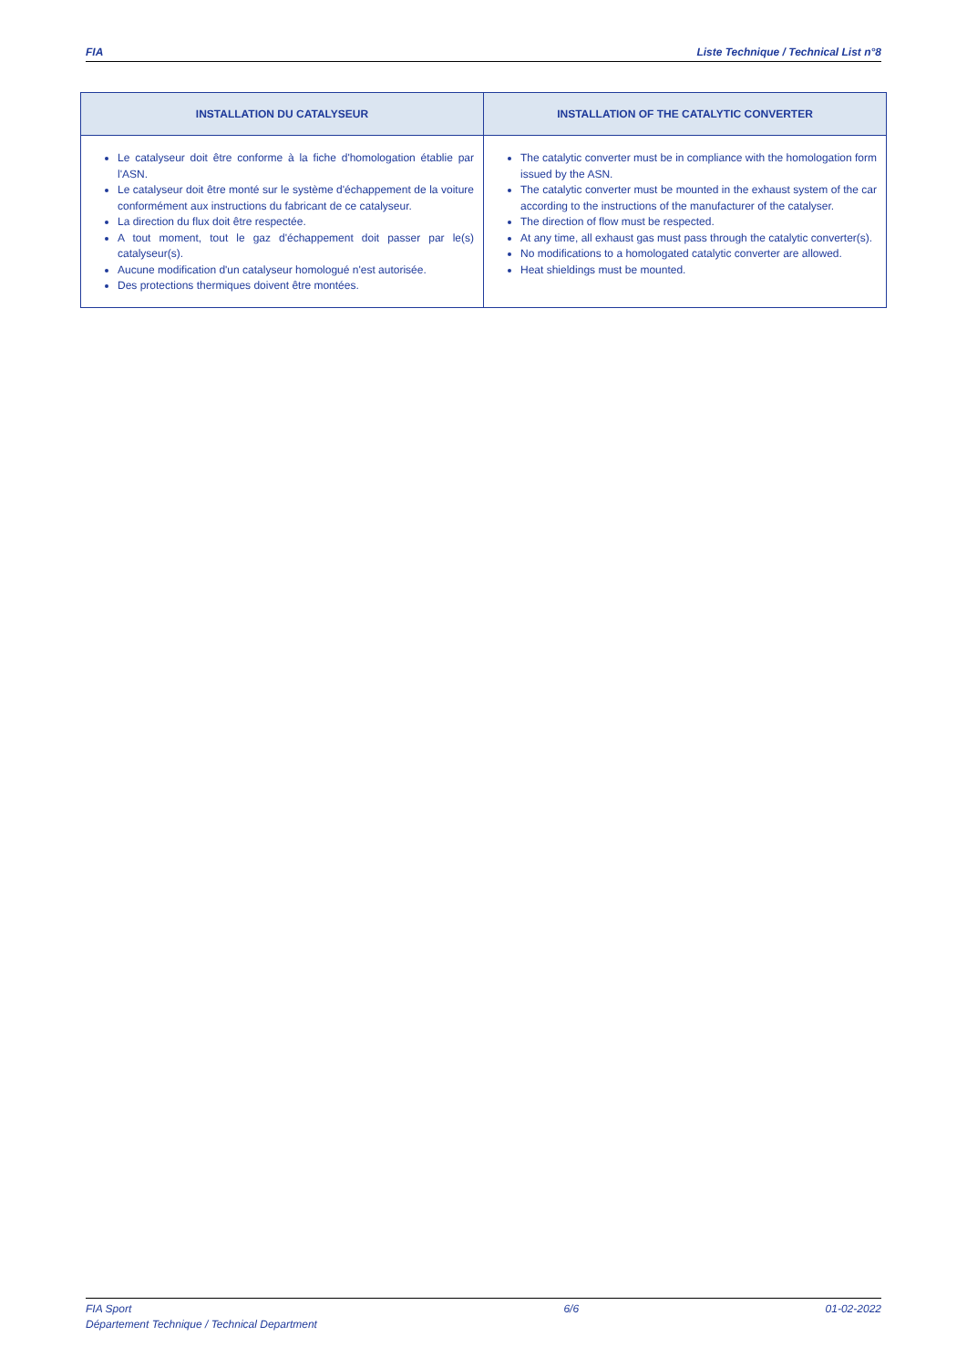FIA Liste Technique / Technical List n°8
| INSTALLATION DU CATALYSEUR | INSTALLATION OF THE CATALYTIC CONVERTER |
| --- | --- |
| Le catalyseur doit être conforme à la fiche d'homologation établie par l'ASN. Le catalyseur doit être monté sur le système d'échappement de la voiture conformément aux instructions du fabricant de ce catalyseur. La direction du flux doit être respectée. A tout moment, tout le gaz d'échappement doit passer par le(s) catalyseur(s). Aucune modification d'un catalyseur homologué n'est autorisée. Des protections thermiques doivent être montées. | The catalytic converter must be in compliance with the homologation form issued by the ASN. The catalytic converter must be mounted in the exhaust system of the car according to the instructions of the manufacturer of the catalyser. The direction of flow must be respected. At any time, all exhaust gas must pass through the catalytic converter(s). No modifications to a homologated catalytic converter are allowed. Heat shieldings must be mounted. |
FIA Sport
Département Technique / Technical Department 6/6 01-02-2022